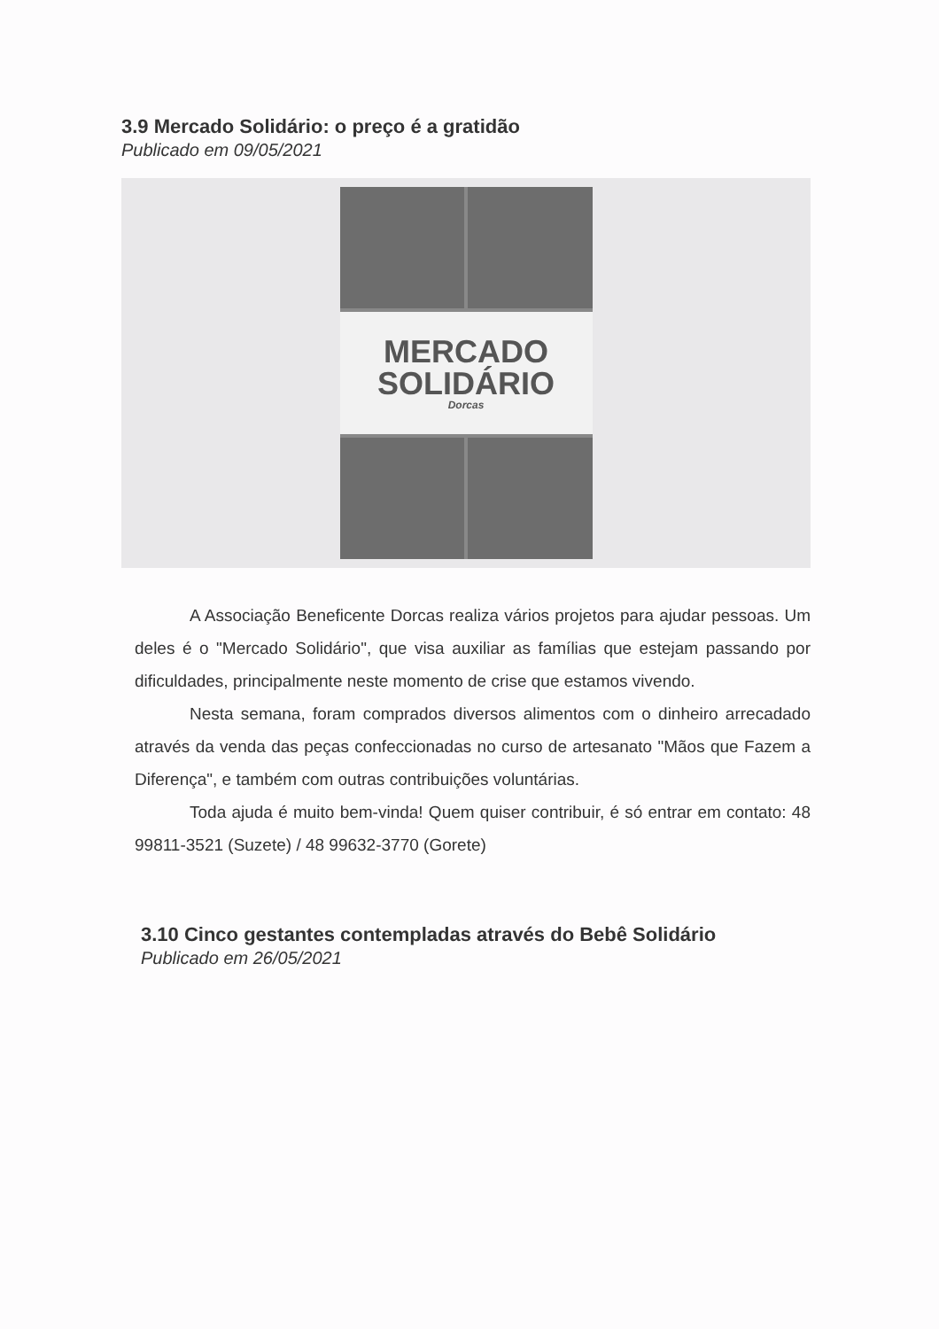3.9 Mercado Solidário: o preço é a gratidão
Publicado em 09/05/2021
MERCADO
SOLIDÁRIO
Dorcas
A Associação Beneficente Dorcas realiza vários projetos para ajudar pessoas. Um deles é o "Mercado Solidário", que visa auxiliar as famílias que estejam passando por dificuldades, principalmente neste momento de crise que estamos vivendo.
Nesta semana, foram comprados diversos alimentos com o dinheiro arrecadado através da venda das peças confeccionadas no curso de artesanato "Mãos que Fazem a Diferença", e também com outras contribuições voluntárias.
Toda ajuda é muito bem-vinda! Quem quiser contribuir, é só entrar em contato: 48 99811-3521 (Suzete) / 48 99632-3770 (Gorete)
3.10 Cinco gestantes contempladas através do Bebê Solidário
Publicado em 26/05/2021